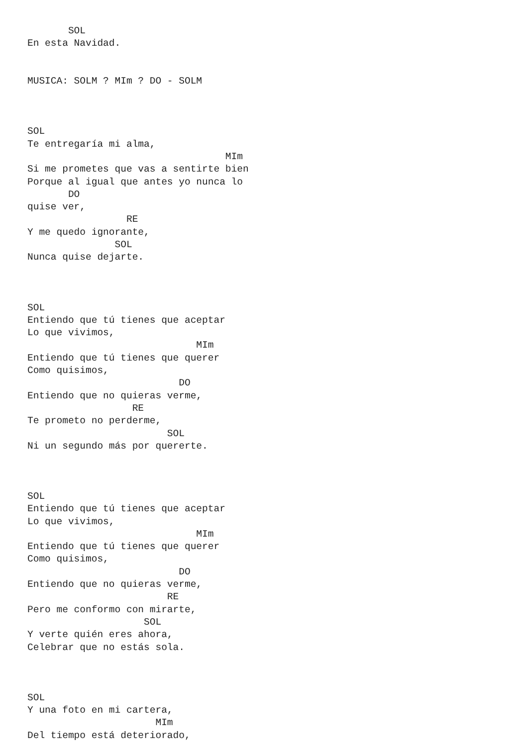SOL
En esta Navidad.


MUSICA: SOLM ? MIm ? DO - SOLM



SOL
Te entregaría mi alma,
                                  MIm
Si me prometes que vas a sentirte bien
Porque al igual que antes yo nunca lo
       DO
quise ver,
                 RE
Y me quedo ignorante,
               SOL
Nunca quise dejarte.



SOL
Entiendo que tú tienes que aceptar
Lo que vivimos,
                             MIm
Entiendo que tú tienes que querer
Como quisimos,
                          DO
Entiendo que no quieras verme,
                  RE
Te prometo no perderme,
                        SOL
Ni un segundo más por quererte.



SOL
Entiendo que tú tienes que aceptar
Lo que vivimos,
                             MIm
Entiendo que tú tienes que querer
Como quisimos,
                          DO
Entiendo que no quieras verme,
                        RE
Pero me conformo con mirarte,
                    SOL
Y verte quién eres ahora,
Celebrar que no estás sola.



SOL
Y una foto en mi cartera,
                      MIm
Del tiempo está deteriorado,